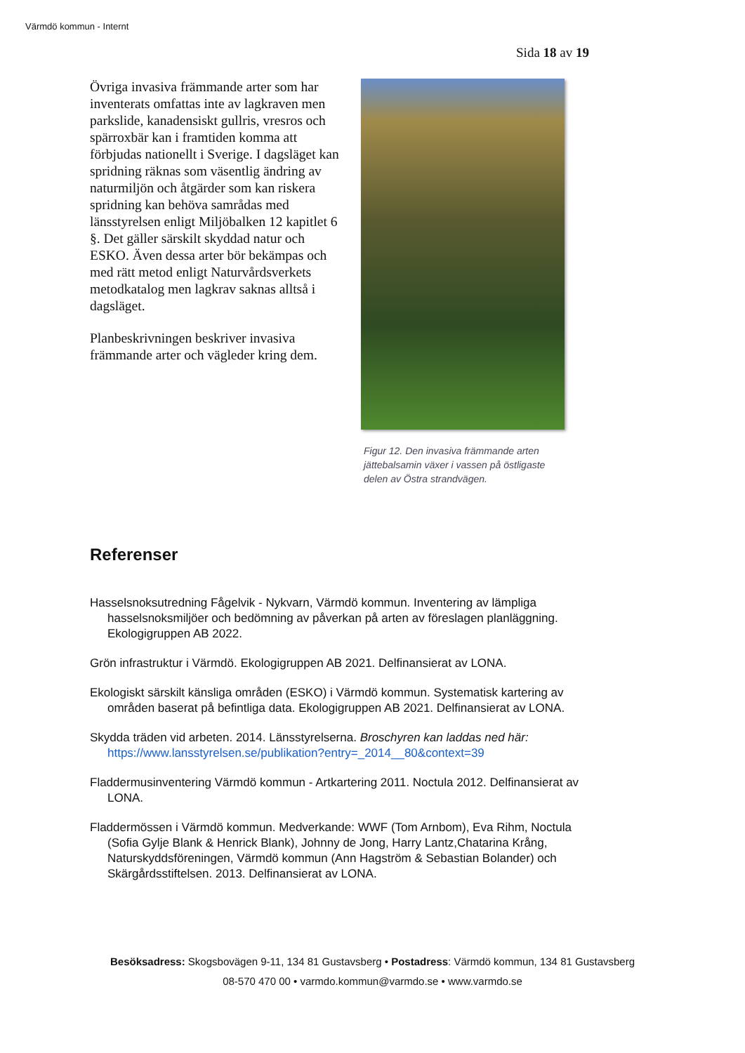Värmdö kommun - Internt
Sida 18 av 19
Övriga invasiva främmande arter som har inventerats omfattas inte av lagkraven men parkslide, kanadensiskt gullris, vresros och spärroxbär kan i framtiden komma att förbjudas nationellt i Sverige. I dagsläget kan spridning räknas som väsentlig ändring av naturmiljön och åtgärder som kan riskera spridning kan behöva samrådas med länsstyrelsen enligt Miljöbalken 12 kapitlet 6 §. Det gäller särskilt skyddad natur och ESKO. Även dessa arter bör bekämpas och med rätt metod enligt Naturvårdsverkets metodkatalog men lagkrav saknas alltså i dagsläget.
Planbeskrivningen beskriver invasiva främmande arter och vägleder kring dem.
Figur 12. Den invasiva främmande arten jättebalsamin växer i vassen på östligaste delen av Östra strandvägen.
Referenser
Hasselsnoksutredning Fågelvik - Nykvarn, Värmdö kommun. Inventering av lämpliga hasselsnoksmiljöer och bedömning av påverkan på arten av föreslagen planläggning. Ekologigruppen AB 2022.
Grön infrastruktur i Värmdö. Ekologigruppen AB 2021. Delfinansierat av LONA.
Ekologiskt särskilt känsliga områden (ESKO) i Värmdö kommun. Systematisk kartering av områden baserat på befintliga data. Ekologigruppen AB 2021. Delfinansierat av LONA.
Skydda träden vid arbeten. 2014. Länsstyrelserna. Broschyren kan laddas ned här: https://www.lansstyrelsen.se/publikation?entry=_2014__80&context=39
Fladdermusinventering Värmdö kommun - Artkartering 2011. Noctula 2012. Delfinansierat av LONA.
Fladdermössen i Värmdö kommun. Medverkande: WWF (Tom Arnbom), Eva Rihm, Noctula (Sofia Gylje Blank & Henrick Blank), Johnny de Jong, Harry Lantz,Chatarina Krång, Naturskyddsföreningen, Värmdö kommun (Ann Hagström & Sebastian Bolander) och Skärgårdsstiftelsen. 2013. Delfinansierat av LONA.
Besöksadress: Skogsbovägen 9-11, 134 81 Gustavsberg • Postadress: Värmdö kommun, 134 81 Gustavsberg
08-570 470 00 • varmdo.kommun@varmdo.se • www.varmdo.se